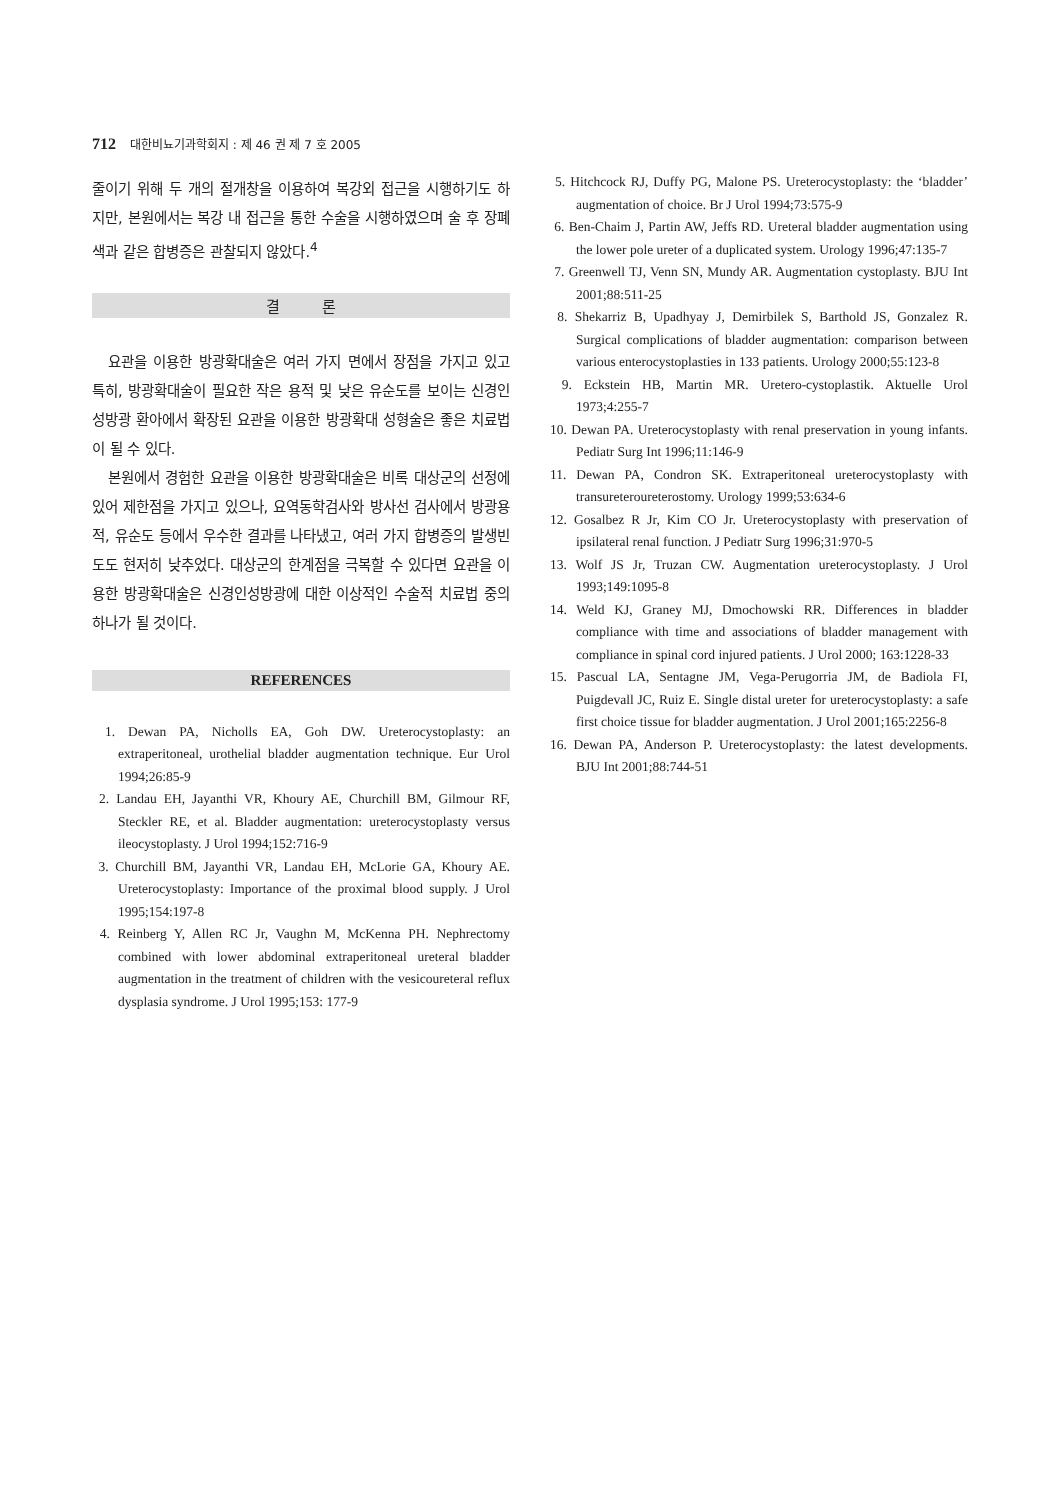712 대한비뇨기과학회지 : 제 46 권 제 7 호 2005
줄이기 위해 두 개의 절개창을 이용하여 복강외 접근을 시행하기도 하지만, 본원에서는 복강 내 접근을 통한 수술을 시행하였으며 술 후 장폐색과 같은 합병증은 관찰되지 않았다.<sup>4</sup>
결 론
요관을 이용한 방광확대술은 여러 가지 면에서 장점을 가지고 있고 특히, 방광확대술이 필요한 작은 용적 및 낮은 유순도를 보이는 신경인성방광 환아에서 확장된 요관을 이용한 방광확대 성형술은 좋은 치료법이 될 수 있다.
본원에서 경험한 요관을 이용한 방광확대술은 비록 대상군의 선정에 있어 제한점을 가지고 있으나, 요역동학검사와 방사선 검사에서 방광용적, 유순도 등에서 우수한 결과를 나타냈고, 여러 가지 합병증의 발생빈도도 현저히 낮추었다. 대상군의 한계점을 극복할 수 있다면 요관을 이용한 방광확대술은 신경인성방광에 대한 이상적인 수술적 치료법 중의 하나가 될 것이다.
REFERENCES
1. Dewan PA, Nicholls EA, Goh DW. Ureterocystoplasty: an extraperitoneal, urothelial bladder augmentation technique. Eur Urol 1994;26:85-9
2. Landau EH, Jayanthi VR, Khoury AE, Churchill BM, Gilmour RF, Steckler RE, et al. Bladder augmentation: ureterocystoplasty versus ileocystoplasty. J Urol 1994;152:716-9
3. Churchill BM, Jayanthi VR, Landau EH, McLorie GA, Khoury AE. Ureterocystoplasty: Importance of the proximal blood supply. J Urol 1995;154:197-8
4. Reinberg Y, Allen RC Jr, Vaughn M, McKenna PH. Nephrectomy combined with lower abdominal extraperitoneal ureteral bladder augmentation in the treatment of children with the vesicoureteral reflux dysplasia syndrome. J Urol 1995;153: 177-9
5. Hitchcock RJ, Duffy PG, Malone PS. Ureterocystoplasty: the ‘bladder’ augmentation of choice. Br J Urol 1994;73:575-9
6. Ben-Chaim J, Partin AW, Jeffs RD. Ureteral bladder augmentation using the lower pole ureter of a duplicated system. Urology 1996;47:135-7
7. Greenwell TJ, Venn SN, Mundy AR. Augmentation cystoplasty. BJU Int 2001;88:511-25
8. Shekarriz B, Upadhyay J, Demirbilek S, Barthold JS, Gonzalez R. Surgical complications of bladder augmentation: comparison between various enterocystoplasties in 133 patients. Urology 2000;55:123-8
9. Eckstein HB, Martin MR. Uretero-cystoplastik. Aktuelle Urol 1973;4:255-7
10. Dewan PA. Ureterocystoplasty with renal preservation in young infants. Pediatr Surg Int 1996;11:146-9
11. Dewan PA, Condron SK. Extraperitoneal ureterocystoplasty with transureteroureterostomy. Urology 1999;53:634-6
12. Gosalbez R Jr, Kim CO Jr. Ureterocystoplasty with preservation of ipsilateral renal function. J Pediatr Surg 1996;31:970-5
13. Wolf JS Jr, Truzan CW. Augmentation ureterocystoplasty. J Urol 1993;149:1095-8
14. Weld KJ, Graney MJ, Dmochowski RR. Differences in bladder compliance with time and associations of bladder management with compliance in spinal cord injured patients. J Urol 2000; 163:1228-33
15. Pascual LA, Sentagne JM, Vega-Perugorria JM, de Badiola FI, Puigdevall JC, Ruiz E. Single distal ureter for ureterocystoplasty: a safe first choice tissue for bladder augmentation. J Urol 2001;165:2256-8
16. Dewan PA, Anderson P. Ureterocystoplasty: the latest developments. BJU Int 2001;88:744-51